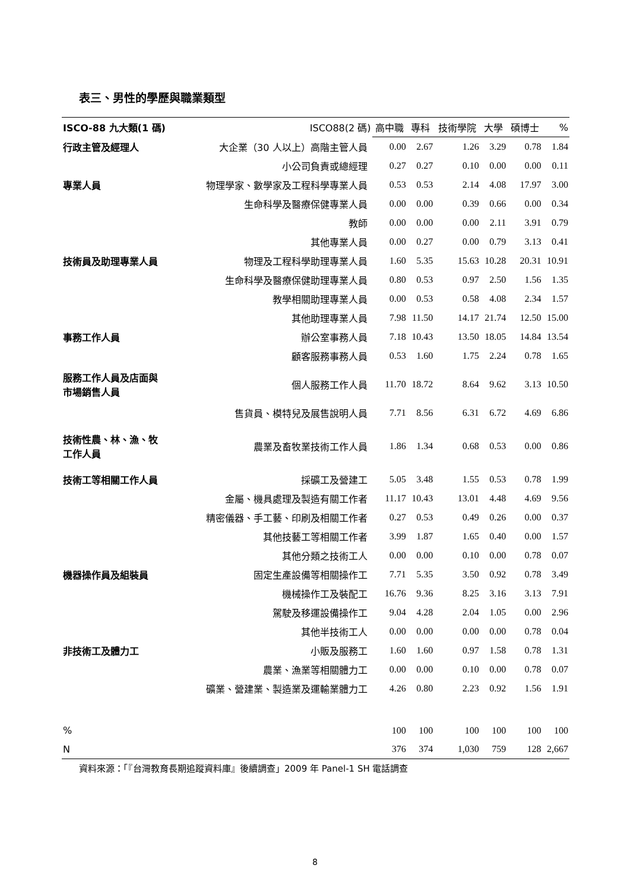表三、男性的學歷與職業類型
| ISCO-88 九大類(1 碼) | ISCO88(2 碼) | 高中職 | 專科 | 技術學院 | 大學 | 碩博士 | % |
| --- | --- | --- | --- | --- | --- | --- | --- |
| 行政主管及經理人 | 大企業（30 人以上）高階主管人員 | 0.00 | 2.67 | 1.26 | 3.29 | 0.78 | 1.84 |
| | 小公司負責或總經理 | 0.27 | 0.27 | 0.10 | 0.00 | 0.00 | 0.11 |
| 專業人員 | 物理學家、數學家及工程科學專業人員 | 0.53 | 0.53 | 2.14 | 4.08 | 17.97 | 3.00 |
| | 生命科學及醫療保健專業人員 | 0.00 | 0.00 | 0.39 | 0.66 | 0.00 | 0.34 |
| | 教師 | 0.00 | 0.00 | 0.00 | 2.11 | 3.91 | 0.79 |
| | 其他專業人員 | 0.00 | 0.27 | 0.00 | 0.79 | 3.13 | 0.41 |
| 技術員及助理專業人員 | 物理及工程科學助理專業人員 | 1.60 | 5.35 | 15.63 | 10.28 | 20.31 | 10.91 |
| | 生命科學及醫療保健助理專業人員 | 0.80 | 0.53 | 0.97 | 2.50 | 1.56 | 1.35 |
| | 教學相關助理專業人員 | 0.00 | 0.53 | 0.58 | 4.08 | 2.34 | 1.57 |
| | 其他助理專業人員 | 7.98 | 11.50 | 14.17 | 21.74 | 12.50 | 15.00 |
| 事務工作人員 | 辦公室事務人員 | 7.18 | 10.43 | 13.50 | 18.05 | 14.84 | 13.54 |
| | 顧客服務事務人員 | 0.53 | 1.60 | 1.75 | 2.24 | 0.78 | 1.65 |
| 服務工作人員及店面與 市場銷售人員 | 個人服務工作人員 | 11.70 | 18.72 | 8.64 | 9.62 | 3.13 | 10.50 |
| | 售貨員、模特兒及展售說明人員 | 7.71 | 8.56 | 6.31 | 6.72 | 4.69 | 6.86 |
| 技術性農、林、漁、牧 工作人員 | 農業及畜牧業技術工作人員 | 1.86 | 1.34 | 0.68 | 0.53 | 0.00 | 0.86 |
| 技術工等相關工作人員 | 採礦工及營建工 | 5.05 | 3.48 | 1.55 | 0.53 | 0.78 | 1.99 |
| | 金屬、機具處理及製造有關工作者 | 11.17 | 10.43 | 13.01 | 4.48 | 4.69 | 9.56 |
| | 精密儀器、手工藝、印刷及相關工作者 | 0.27 | 0.53 | 0.49 | 0.26 | 0.00 | 0.37 |
| | 其他技藝工等相關工作者 | 3.99 | 1.87 | 1.65 | 0.40 | 0.00 | 1.57 |
| | 其他分類之技術工人 | 0.00 | 0.00 | 0.10 | 0.00 | 0.78 | 0.07 |
| 機器操作員及組裝員 | 固定生產設備等相關操作工 | 7.71 | 5.35 | 3.50 | 0.92 | 0.78 | 3.49 |
| | 機械操作工及裝配工 | 16.76 | 9.36 | 8.25 | 3.16 | 3.13 | 7.91 |
| | 駕駛及移運設備操作工 | 9.04 | 4.28 | 2.04 | 1.05 | 0.00 | 2.96 |
| | 其他半技術工人 | 0.00 | 0.00 | 0.00 | 0.00 | 0.78 | 0.04 |
| 非技術工及體力工 | 小販及服務工 | 1.60 | 1.60 | 0.97 | 1.58 | 0.78 | 1.31 |
| | 農業、漁業等相關體力工 | 0.00 | 0.00 | 0.10 | 0.00 | 0.78 | 0.07 |
| | 礦業、營建業、製造業及運輸業體力工 | 4.26 | 0.80 | 2.23 | 0.92 | 1.56 | 1.91 |
| % | | 100 | 100 | 100 | 100 | 100 | 100 |
| N | | 376 | 374 | 1,030 | 759 | 128 | 2,667 |
資料來源：「『台灣教育長期追蹤資料庫』後續調查」2009 年 Panel-1 SH 電話調查
8